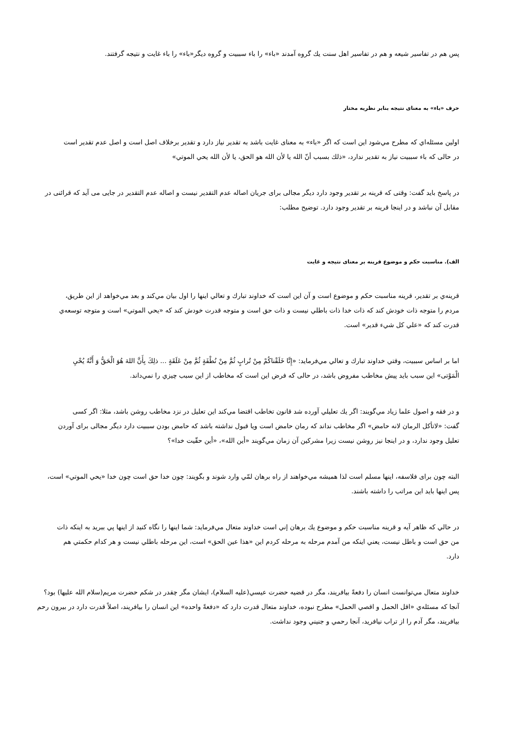پس هم در تفاسير شيعه و هم در تفاسير اهل سنت يك گروه آمدند «باء» را باء سببيت و گروه ديگر«باء» را باء غايت و نتيجه گرفتند.
حرف «باء» به معنای نتيجه بنابر نظريه مختار
اولين مسئله‌اي كه مطرح مي‌شود اين است كه اگر «باء» به معنای غايت باشد به تقدير نياز دارد و تقدير برخلاف اصل است و اصل عدم تقدير است در حالی كه باء سببيت نياز به تقدير ندارد، «ذلك بسبب أنّ الله يا لأن الله هو الحق، يا لأن الله يحي الموتي»
در پاسخ بايد گفت: وقتی كه قرينه بر تقدير وجود دارد ديگر مجالی برای جريان اصاله عدم التقدير نيست و اصاله عدم التقدير در جايی می آيد كه قرائنی در مقابل آن نباشد و در اينجا قرينه بر تقدير وجود دارد. توضيح مطلب:
الف). مناسبت حكم و موضوع قرينه بر معنای نتيجه و غايت
قرينه‌ي بر تقدير، قرينه مناسبت حكم و موضوع است و آن اين است كه خداوند تبارك و تعالي اينها را اول بيان مي‌كند و بعد مي‌خواهد از اين طريق، مردم را متوجه ذات خودش كند كه ذات خدا ذات باطلي نيست و ذات حق است و متوجه قدرت خودش كند كه «يحي الموتي» است و متوجه توسعه‌ي قدرت كند كه «علي كل شيء قدير» است.
اما بر اساس سببيت، وقتي خداوند تبارك و تعالي مي‌فرمايد: «إِنَّا خَلَقْناكُمْ مِنْ تُرابٍ ثُمَّ مِنْ نُطْفَةٍ ثُمَّ مِنْ عَلَقَةٍ ... ذلِكَ بِأَنَّ اللهَ هُوَ الْحَقُّ وَ أَنَّهُ يُحْيِ الْمَوْتی» اين سبب بايد پيش مخاطب مفروض باشد، در حالی كه فرض اين است كه مخاطب از اين سبب چيزي را نمي‌داند.
و در فقه و اصول علما زياد مي‌گويند: اگر يك تعليلي آورده شد قانون تخاطب اقتضا مي‌كند اين تعليل در نزد مخاطب روشن باشد، مثلا: اگر كسی گفت: «لاتأكل الرمان لانه حامض» اگر مخاطب نداند كه رمان حامض است ويا قبول نداشته باشد كه حامض بودن سببيت دارد ديگر مجالی برای آوردن تعليل وجود ندارد، و در اينجا نيز روشن نيست زيرا مشركين آن زمان مي‌گويند «أين الله»، «أين حقّيت خدا»؟
البته چون برای فلاسفه، اينها مسلم است لذا هميشه مي‌خواهند از راه برهان لمّي وارد شوند و بگويند: چون خدا حق است چون خدا «يحي الموتي» است، پس اينها بايد اين مراتب را داشته باشند.
در حالي كه ظاهر آيه و قرينه مناسبت حكم و موضوع يك برهان إني است خداوند متعال مي‌فرمايد: شما اينها را نگاه كنيد از اينها پي ببريد به اينكه ذات من حق است و باطل نيست، يعني اينكه من آمدم مرحله به مرحله كردم اين «هذا عين الحق» است، اين مرحله باطلي نيست و هر كدام حكمتي هم دارد.
خداوند متعال مي‌توانست انسان را دفعةً بيافريند، مگر در قضيه حضرت عيسي(عليه السلام)، ايشان مگر چقدر در شكم حضرت مريم(سلام الله عليها) بود؟ آنجا كه مسئله‌ي «اقل الحمل و اقصي الحمل» مطرح نبوده، خداوند متعال قدرت دارد كه «دفعةً واحده» اين انسان را بيافريند، اصلاً قدرت دارد در بيرون رحم بيافريند، مگر آدم را از تراب نيافريد، آنجا رحمي و جنيني وجود نداشت.